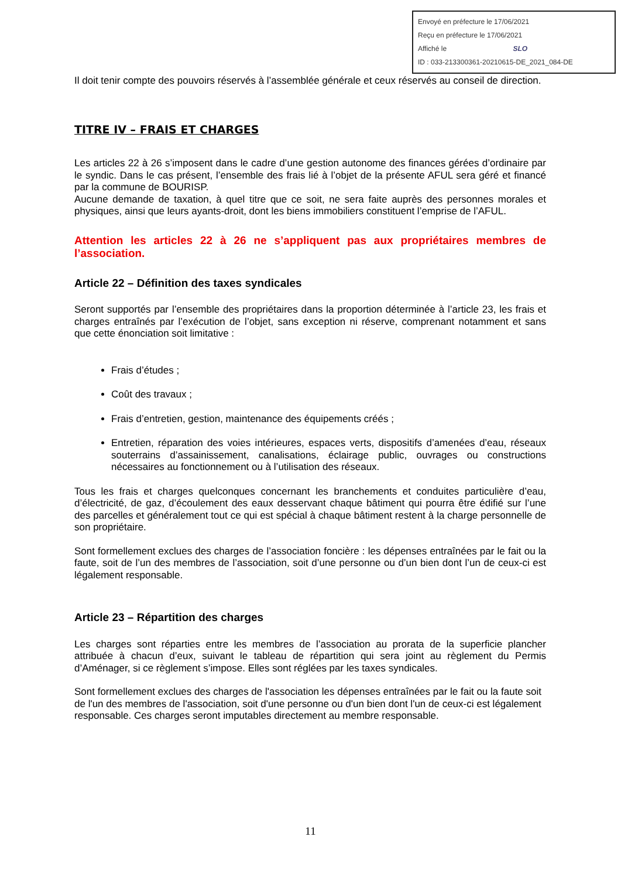Envoyé en préfecture le 17/06/2021
Reçu en préfecture le 17/06/2021
Affiché le SLO
ID : 033-213300361-20210615-DE_2021_084-DE
Il doit tenir compte des pouvoirs réservés à l’assemblée générale et ceux réservés au conseil de direction.
TITRE IV – FRAIS ET CHARGES
Les articles 22 à 26 s’imposent dans le cadre d’une gestion autonome des finances gérées d’ordinaire par le syndic. Dans le cas présent, l’ensemble des frais lié à l’objet de la présente AFUL sera géré et financé par la commune de BOURISP.
Aucune demande de taxation, à quel titre que ce soit, ne sera faite auprès des personnes morales et physiques, ainsi que leurs ayants-droit, dont les biens immobiliers constituent l’emprise de l’AFUL.
Attention les articles 22 à 26 ne s’appliquent pas aux propriétaires membres de l’association.
Article 22 – Définition des taxes syndicales
Seront supportés par l’ensemble des propriétaires dans la proportion déterminée à l’article 23, les frais et charges entraînés par l’exécution de l’objet, sans exception ni réserve, comprenant notamment et sans que cette énonciation soit limitative :
Frais d’études ;
Coût des travaux ;
Frais d’entretien, gestion, maintenance des équipements créés ;
Entretien, réparation des voies intérieures, espaces verts, dispositifs d’amenées d’eau, réseaux souterrains d’assainissement, canalisations, éclairage public, ouvrages ou constructions nécessaires au fonctionnement ou à l’utilisation des réseaux.
Tous les frais et charges quelconques concernant les branchements et conduites particulière d’eau, d’électricité, de gaz, d’écoulement des eaux desservant chaque bâtiment qui pourra être édifié sur l’une des parcelles et généralement tout ce qui est spécial à chaque bâtiment restent à la charge personnelle de son propriétaire.
Sont formellement exclues des charges de l’association foncière : les dépenses entraînées par le fait ou la faute, soit de l’un des membres de l’association, soit d’une personne ou d’un bien dont l’un de ceux-ci est légalement responsable.
Article 23 – Répartition des charges
Les charges sont réparties entre les membres de l’association au prorata de la superficie plancher attribuée à chacun d’eux, suivant le tableau de répartition qui sera joint au règlement du Permis d’Aménager, si ce règlement s’impose. Elles sont réglées par les taxes syndicales.
Sont formellement exclues des charges de l'association les dépenses entraînées par le fait ou la faute soit de l'un des membres de l'association, soit d'une personne ou d'un bien dont l'un de ceux-ci est légalement responsable. Ces charges seront imputables directement au membre responsable.
11